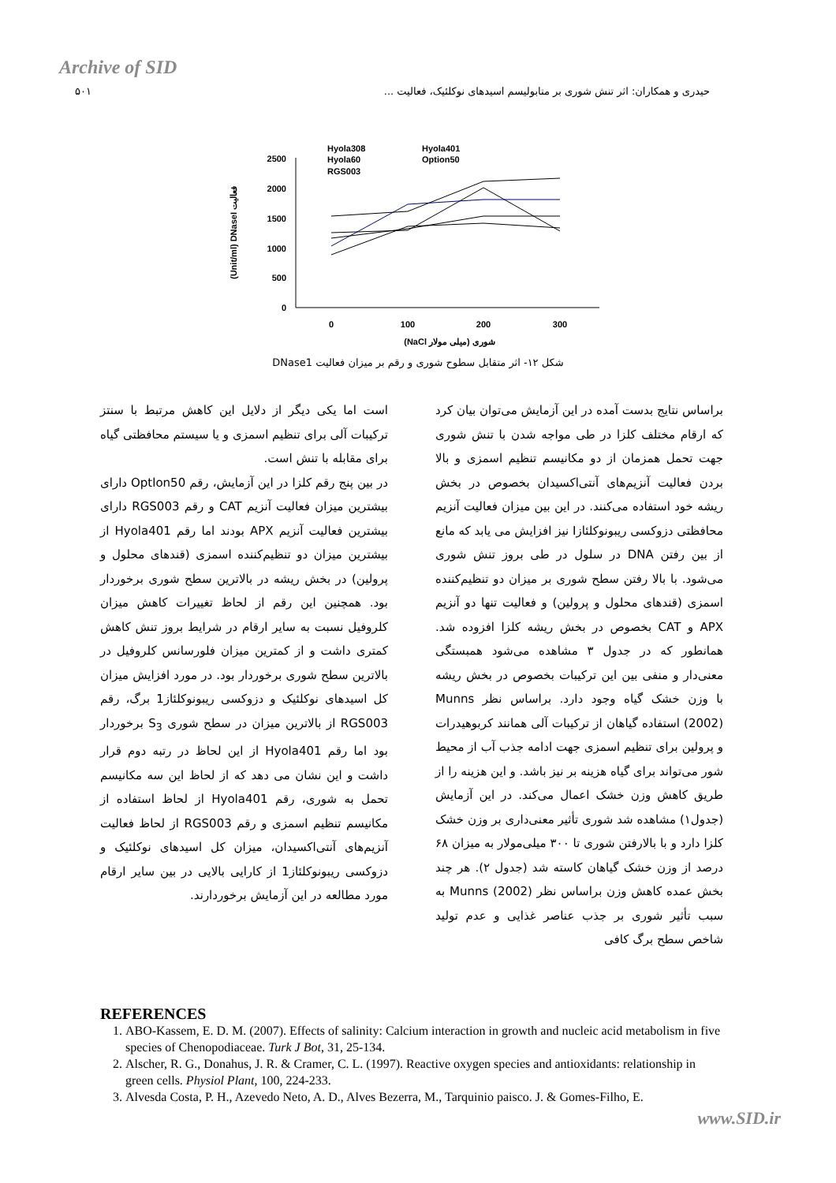Archive of SID
حیدری و همکاران: اثر تنش شوری بر متابولیسم اسیدهای نوکلئیک، فعالیت ... ۵۰۱
Hyola308
Hyola401
Hyola60
Option50
RGS003
2500
2000
1500
1000
500
0
0
100
200
300
(NaCl شوری (میلی مولار
(Unit/ml) DNaseI فعالیت
شکل ۱۲- اثر متقابل سطوح شوری و رقم بر میزان فعالیت DNase1
براساس نتایج بدست آمده در این آزمایش می‌توان بیان کرد که ارقام مختلف کلزا در طی مواجه شدن با تنش شوری جهت تحمل همزمان از دو مکانیسم تنظیم اسمزی و بالا بردن فعالیت آنزیم‌های آنتی‌اکسیدان بخصوص در بخش ریشه خود استفاده می‌کنند. در این بین میزان فعالیت آنزیم محافظتی دزوکسی ریبونوکلئازI نیز افزایش می یابد که مانع از بین رفتن DNA در سلول در طی بروز تنش شوری می‌شود. با بالا رفتن سطح شوری بر میزان دو تنظیم‌کننده اسمزی (قندهای محلول و پرولین) و فعالیت تنها دو آنزیم APX و CAT بخصوص در بخش ریشه کلزا افزوده شد. همانطور که در جدول ۳ مشاهده می‌شود همبستگی معنی‌دار و منفی بین این ترکیبات بخصوص در بخش ریشه با وزن خشک گیاه وجود دارد. براساس نظر Munns (2002) استفاده گیاهان از ترکیبات آلی همانند کربوهیدرات و پرولین برای تنظیم اسمزی جهت ادامه جذب آب از محیط شور می‌تواند برای گیاه هزینه بر نیز باشد. و این هزینه را از طریق کاهش وزن خشک اعمال می‌کند. در این آزمایش (جدول۱) مشاهده شد شوری تأثیر معنی‌داری بر وزن خشک کلزا دارد و با بالارفتن شوری تا ۳۰۰ میلی‌مولار به میزان ۶۸ درصد از وزن خشک گیاهان کاسته شد (جدول ۲). هر چند بخش عمده کاهش وزن براساس نظر Munns (2002) به سبب تأثیر شوری بر جذب عناصر غذایی و عدم تولید شاخص سطح برگ کافی
است اما یکی دیگر از دلایل این کاهش مرتبط با سنتز ترکیبات آلی برای تنظیم اسمزی و یا سیستم محافظتی گیاه برای مقابله با تنش است.
در بین پنج رقم کلزا در این آزمایش، رقم Optlon50 دارای بیشترین میزان فعالیت آنزیم CAT و رقم RGS003 دارای بیشترین فعالیت آنزیم APX بودند اما رقم Hyola401 از بیشترین میزان دو تنظیم‌کننده اسمزی (قندهای محلول و پرولین) در بخش ریشه در بالاترین سطح شوری برخوردار بود. همچنین این رقم از لحاظ تغییرات کاهش میزان کلروفیل نسبت به سایر ارقام در شرایط بروز تنش کاهش کمتری داشت و از کمترین میزان فلورسانس کلروفیل در بالاترین سطح شوری برخوردار بود. در مورد افزایش میزان کل اسیدهای نوکلئیک و دزوکسی ریبونوکلئاز1 برگ، رقم RGS003 از بالاترین میزان در سطح شوری S<sub>3</sub> برخوردار بود اما رقم Hyola401 از این لحاظ در رتبه دوم قرار داشت و این نشان می دهد که از لحاظ این سه مکانیسم تحمل به شوری، رقم Hyola401 از لحاظ استفاده از مکانیسم تنظیم اسمزی و رقم RGS003 از لحاظ فعالیت آنزیم‌های آنتی‌اکسیدان، میزان کل اسیدهای نوکلئیک و دزوکسی ریبونوکلئاز1 از کارایی بالایی در بین سایر ارقام مورد مطالعه در این آزمایش برخوردارند.
REFERENCES
1. ABO-Kassem, E. D. M. (2007). Effects of salinity: Calcium interaction in growth and nucleic acid metabolism in five species of Chenopodiaceae. Turk J Bot, 31, 25-134.
2. Alscher, R. G., Donahus, J. R. & Cramer, C. L. (1997). Reactive oxygen species and antioxidants: relationship in green cells. Physiol Plant, 100, 224-233.
3. Alvesda Costa, P. H., Azevedo Neto, A. D., Alves Bezerra, M., Tarquinio paisco. J. & Gomes-Filho, E.
www.SID.ir